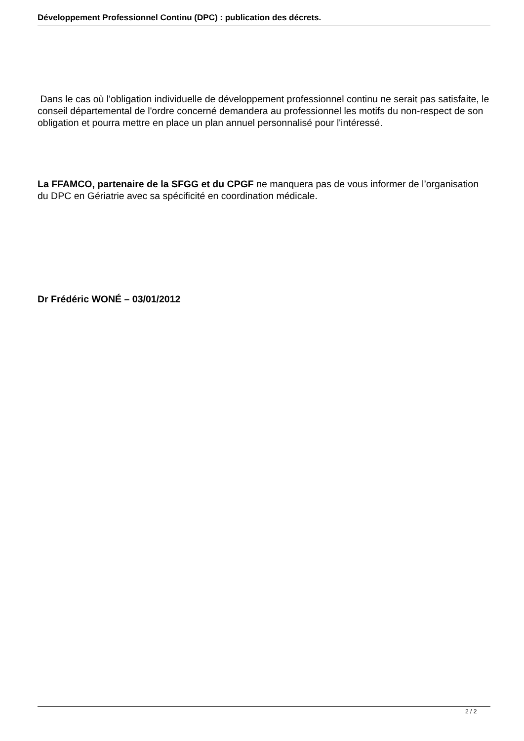Développement Professionnel Continu (DPC) : publication des décrets.
Dans le cas où l'obligation individuelle de développement professionnel continu ne serait pas satisfaite, le conseil départemental de l'ordre concerné demandera au professionnel les motifs du non-respect de son obligation et pourra mettre en place un plan annuel personnalisé pour l'intéressé.
La FFAMCO, partenaire de la SFGG et du CPGF ne manquera pas de vous informer de l’organisation du DPC en Gériatrie avec sa spécificité en coordination médicale.
Dr Frédéric WONÉ – 03/01/2012
2 / 2